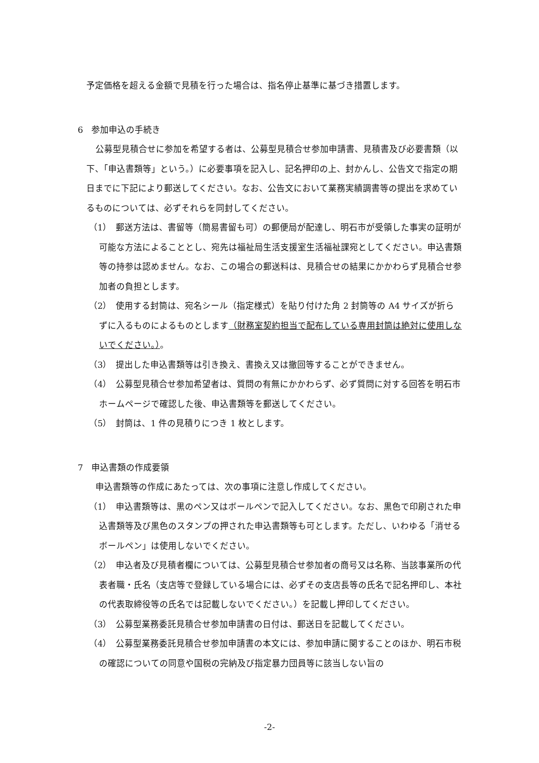予定価格を超える金額で見積を行った場合は、指名停止基準に基づき措置します。
6　参加申込の手続き
公募型見積合せに参加を希望する者は、公募型見積合せ参加申請書、見積書及び必要書類（以下、「申込書類等」という。）に必要事項を記入し、記名押印の上、封かんし、公告文で指定の期日までに下記により郵送してください。なお、公告文において業務実績調書等の提出を求めているものについては、必ずそれらを同封してください。
（1）　郵送方法は、書留等（簡易書留も可）の郵便局が配達し、明石市が受領した事実の証明が可能な方法によることとし、宛先は福祉局生活支援室生活福祉課宛としてください。申込書類等の持参は認めません。なお、この場合の郵送料は、見積合せの結果にかかわらず見積合せ参加者の負担とします。
（2）　使用する封筒は、宛名シール（指定様式）を貼り付けた角 2 封筒等の A4 サイズが折らずに入るものによるものとします（財務室契約担当で配布している専用封筒は絶対に使用しないでください。）。
（3）　提出した申込書類等は引き換え、書換え又は撤回等することができません。
（4）　公募型見積合せ参加希望者は、質問の有無にかかわらず、必ず質問に対する回答を明石市ホームページで確認した後、申込書類等を郵送してください。
（5）　封筒は、1 件の見積りにつき 1 枚とします。
7　申込書類の作成要領
申込書類等の作成にあたっては、次の事項に注意し作成してください。
（1）　申込書類等は、黒のペン又はボールペンで記入してください。なお、黒色で印刷された申込書類等及び黒色のスタンプの押された申込書類等も可とします。ただし、いわゆる「消せるボールペン」は使用しないでください。
（2）　申込者及び見積者欄については、公募型見積合せ参加者の商号又は名称、当該事業所の代表者職・氏名（支店等で登録している場合には、必ずその支店長等の氏名で記名押印し、本社の代表取締役等の氏名では記載しないでください。）を記載し押印してください。
（3）　公募型業務委託見積合せ参加申請書の日付は、郵送日を記載してください。
（4）　公募型業務委託見積合せ参加申請書の本文には、参加申請に関することのほか、明石市税の確認についての同意や国税の完納及び指定暴力団員等に該当しない旨の
-2-